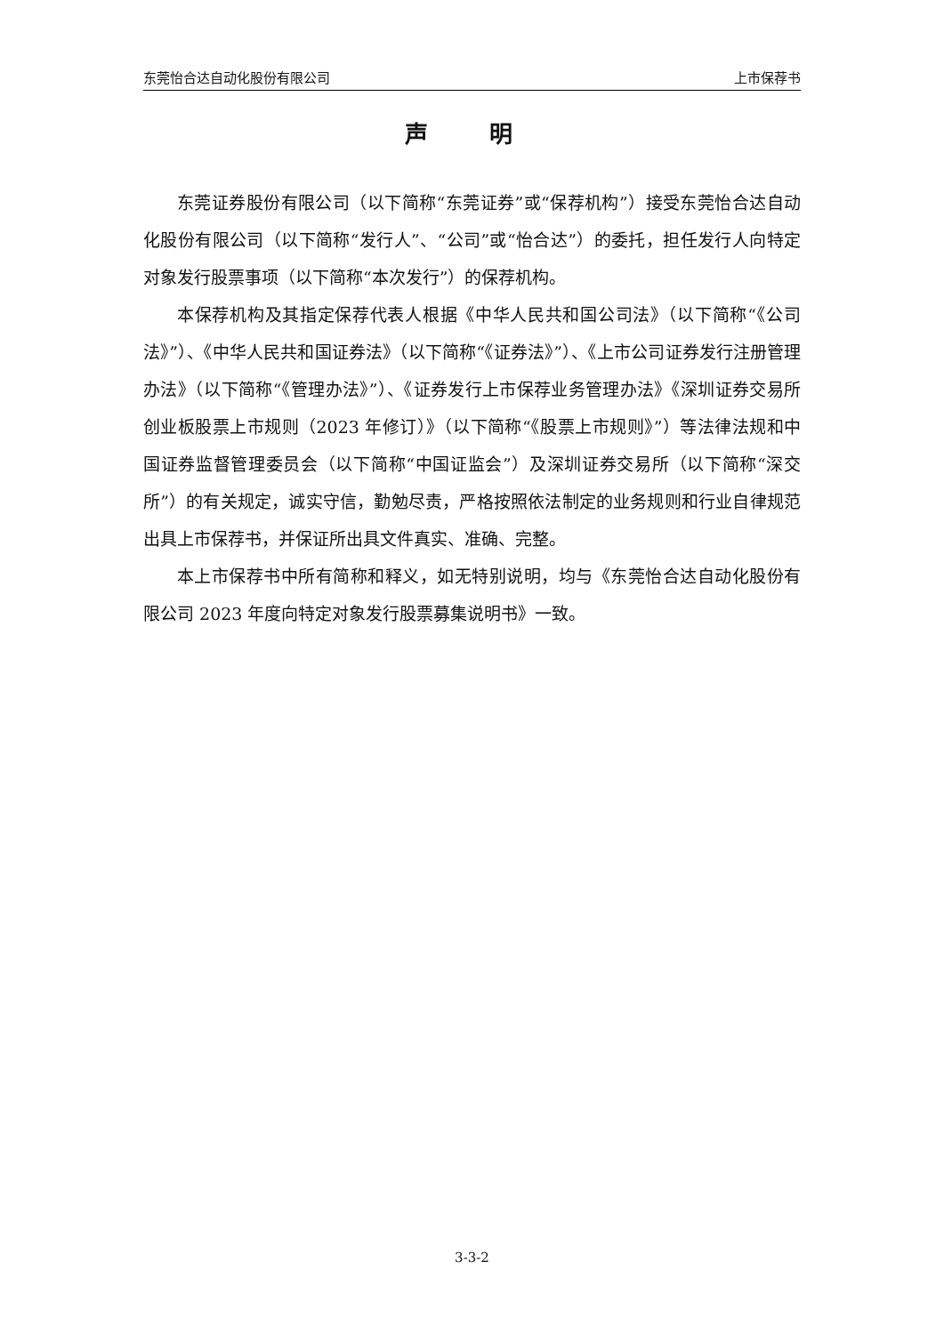东莞怡合达自动化股份有限公司 上市保荐书
声 明
东莞证券股份有限公司（以下简称“东莞证券”或“保荐机构”）接受东莞怡合达自动化股份有限公司（以下简称“发行人”、“公司”或“怡合达”）的委托，担任发行人向特定对象发行股票事项（以下简称“本次发行”）的保荐机构。
本保荐机构及其指定保荐代表人根据《中华人民共和国公司法》（以下简称“《公司法》”）、《中华人民共和国证券法》（以下简称“《证券法》”）、《上市公司证券发行注册管理办法》（以下简称“《管理办法》”）、《证券发行上市保荐业务管理办法》《深圳证券交易所创业板股票上市规则（2023 年修订）》（以下简称“《股票上市规则》”）等法律法规和中国证券监督管理委员会（以下简称“中国证监会”）及深圳证券交易所（以下简称“深交所”）的有关规定，诚实守信，勤勉尽责，严格按照依法制定的业务规则和行业自律规范出具上市保荐书，并保证所出具文件真实、准确、完整。
本上市保荐书中所有简称和释义，如无特别说明，均与《东莞怡合达自动化股份有限公司 2023 年度向特定对象发行股票募集说明书》一致。
3-3-2